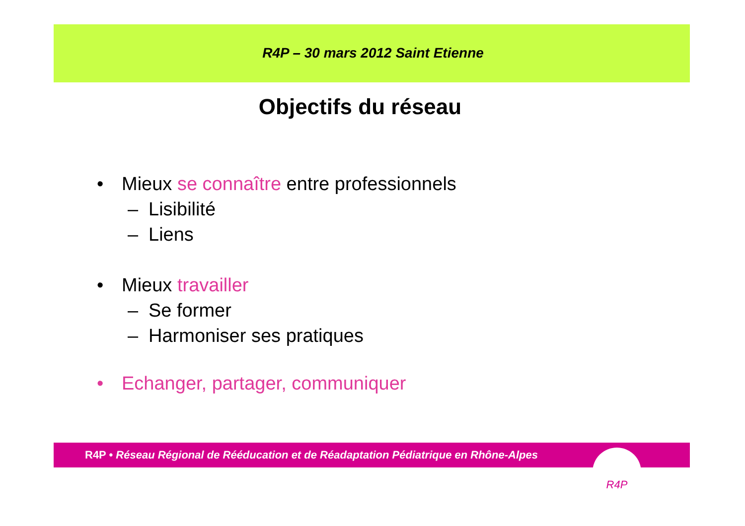R4P – 30 mars 2012 Saint Etienne
Objectifs du réseau
• Mieux se connaître entre professionnels
– Lisibilité
– Liens
• Mieux travailler
– Se former
– Harmoniser ses pratiques
• Echanger, partager, communiquer
R4P • Réseau Régional de Rééducation et de Réadaptation Pédiatrique en Rhône-Alpes
R4P